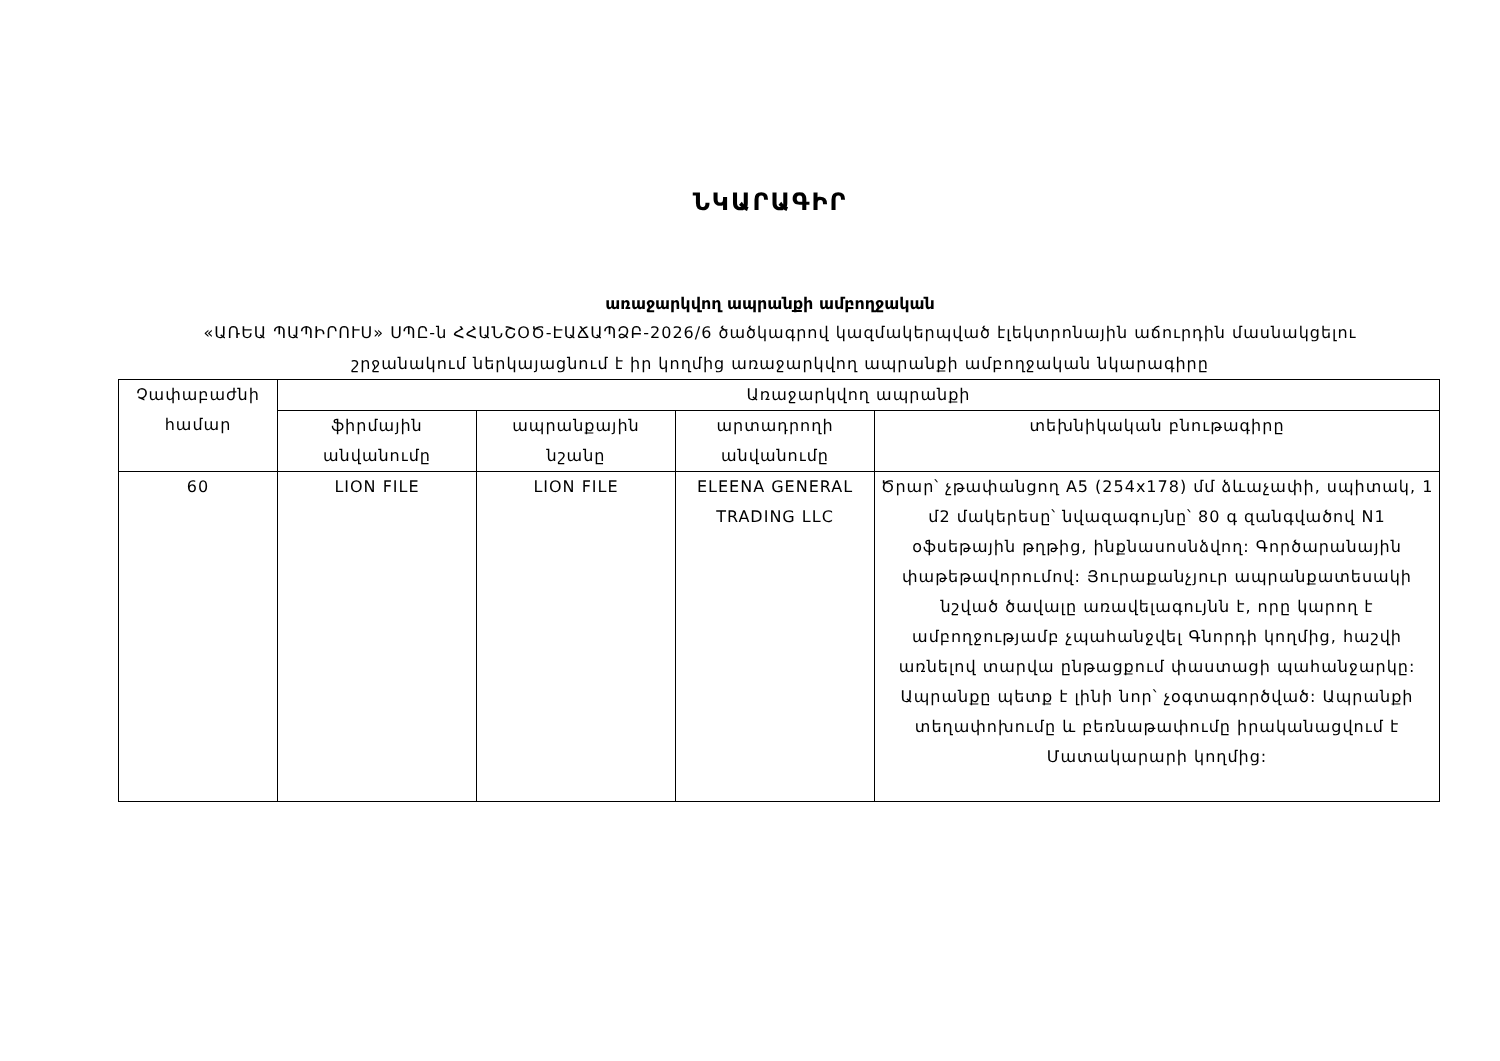ՆԿԱՐԱԳԻՐ
առաջարկվող ապրանքի ամբողջական
«ԱՌԵԱ ՊԱՊԻՐՈՒՍ» ՍՊԸ-ն ՀՀԱՆՇՕԾ-ԷԱՃԱՊՁԲ-2026/6 ծածկագրով կազմակերպված էլեկտրոնային աճուրդին մասնակցելու շրջանակում ներկայացնում է իր կողմից առաջարկվող ապրանքի ամբողջական նկարագիրը
| Չափաբաժնի համար | Առաջարկվող ապրանքի | | | |
| --- | --- | --- | --- | --- |
| | ֆիրմային անվանումը | ապրանքային նշանը | արտադրողի անվանումը | տեխնիկական բնութագիրը |
| 60 | LION FILE | LION FILE | ELEENA GENERAL TRADING LLC | Ծրար՝ չթափանցող A5 (254x178) մմ ձևաչափի, սպիտակ, 1 մ2 մակերեսը՝ նվազագույնը՝ 80 գ զանգվածով N1 օֆսեթային թղթից, ինքնասոսնձվող: Գործարանային փաթեթավորումով: Յուրաքանչյուր ապրանքատեսակի նշված ծավալը առավելագույնն է, որը կարող է ամբողջությամբ չպահանջվել Գնորդի կողմից, հաշվի առնելով տարվա ընթացքում փաստացի պահանջարկը: Ապրանքը պետք է լինի նոր՝ չօգտագործված: Ապրանքի տեղափոխումը և բեռնաթափումը իրականացվում է Մատակարարի կողմից: |